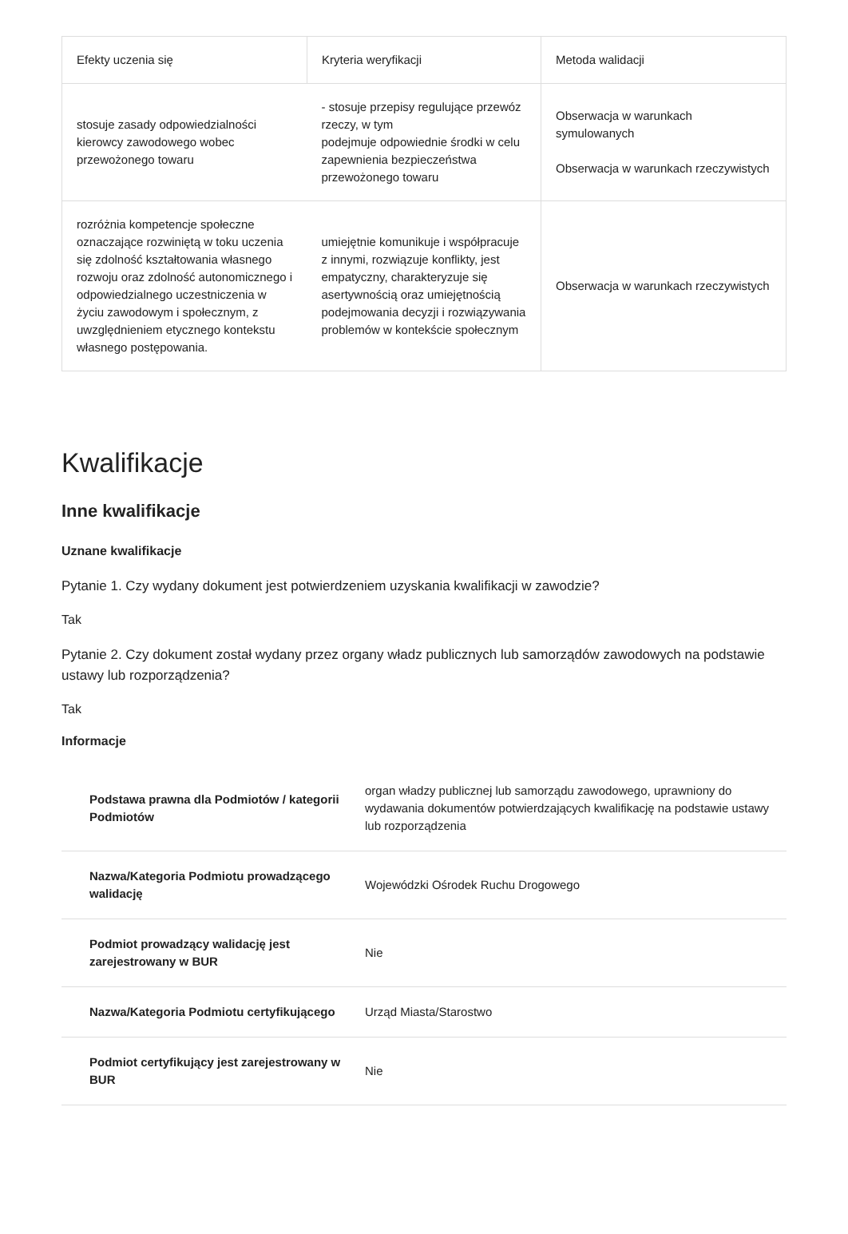| Efekty uczenia się | Kryteria weryfikacji | Metoda walidacji |
| --- | --- | --- |
| stosuje zasady odpowiedzialności kierowcy zawodowego wobec przewożonego towaru | - stosuje przepisy regulujące przewóz rzeczy, w tym podejmuje odpowiednie środki w celu zapewnienia bezpieczeństwa przewożonego towaru | Obserwacja w warunkach symulowanych Obserwacja w warunkach rzeczywistych |
| rozróżnia kompetencje społeczne oznaczające rozwiniętą w toku uczenia się zdolność kształtowania własnego rozwoju oraz zdolność autonomicznego i odpowiedzialnego uczestniczenia w życiu zawodowym i społecznym, z uwzględnieniem etycznego kontekstu własnego postępowania. | umiejętnie komunikuje i współpracuje z innymi, rozwiązuje konflikty, jest empatyczny, charakteryzuje się asertywnością oraz umiejętnością podejmowania decyzji i rozwiązywania problemów w kontekście społecznym | Obserwacja w warunkach rzeczywistych |
Kwalifikacje
Inne kwalifikacje
Uznane kwalifikacje
Pytanie 1. Czy wydany dokument jest potwierdzeniem uzyskania kwalifikacji w zawodzie?
Tak
Pytanie 2. Czy dokument został wydany przez organy władz publicznych lub samorządów zawodowych na podstawie ustawy lub rozporządzenia?
Tak
Informacje
| Podstawa prawna dla Podmiotów / kategorii Podmiotów | organ władzy publicznej lub samorządu zawodowego, uprawniony do wydawania dokumentów potwierdzających kwalifikację na podstawie ustawy lub rozporządzenia |
| Nazwa/Kategoria Podmiotu prowadzącego walidację | Wojewódzki Ośrodek Ruchu Drogowego |
| Podmiot prowadzący walidację jest zarejestrowany w BUR | Nie |
| Nazwa/Kategoria Podmiotu certyfikującego | Urząd Miasta/Starostwo |
| Podmiot certyfikujący jest zarejestrowany w BUR | Nie |